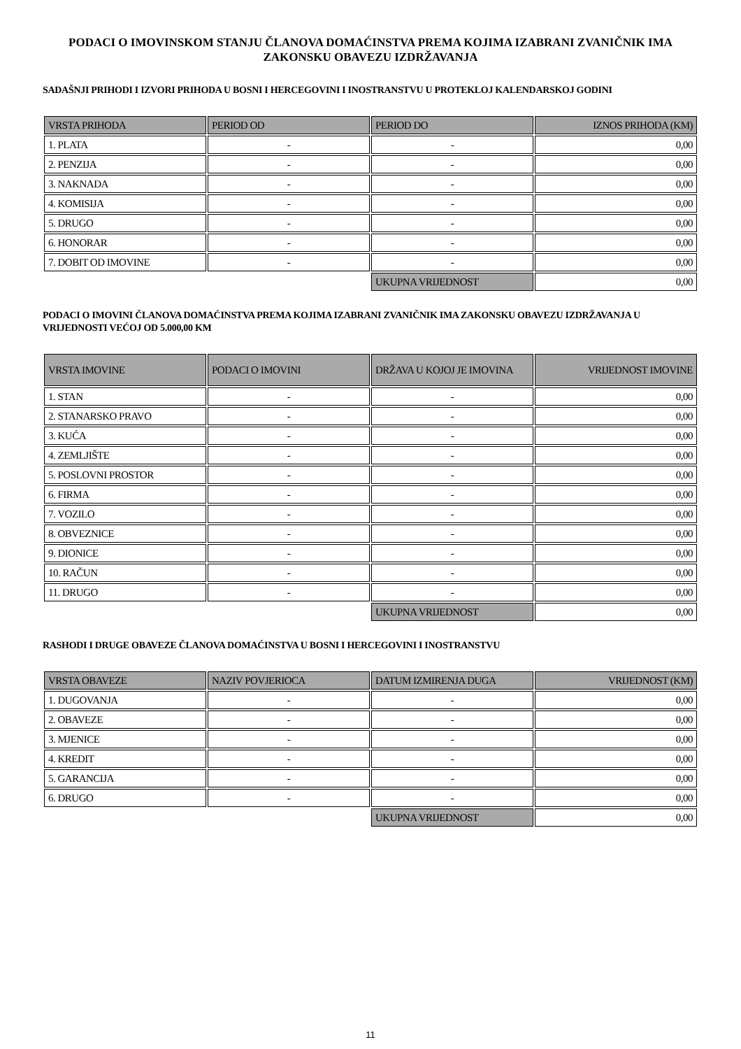PODACI O IMOVINSKOM STANJU ČLANOVA DOMAĆINSTVA PREMA KOJIMA IZABRANI ZVANIČNIK IMA ZAKONSKU OBAVEZU IZDRŽAVANJA
SADAŠNJI PRIHODI I IZVORI PRIHODA U BOSNI I HERCEGOVINI I INOSTRANSTVU U PROTEKLOJ KALENDARSKOJ GODINI
| VRSTA PRIHODA | PERIOD OD | PERIOD DO | IZNOS PRIHODA (KM) |
| --- | --- | --- | --- |
| 1. PLATA | - | - | 0,00 |
| 2. PENZIJA | - | - | 0,00 |
| 3. NAKNADA | - | - | 0,00 |
| 4. KOMISIJA | - | - | 0,00 |
| 5. DRUGO | - | - | 0,00 |
| 6. HONORAR | - | - | 0,00 |
| 7. DOBIT OD IMOVINE | - | - | 0,00 |
| | | UKUPNA VRIJEDNOST | 0,00 |
PODACI O IMOVINI ČLANOVA DOMAĆINSTVA PREMA KOJIMA IZABRANI ZVANIČNIK IMA ZAKONSKU OBAVEZU IZDRŽAVANJA U VRIJEDNOSTI VEĆOJ OD 5.000,00 KM
| VRSTA IMOVINE | PODACI O IMOVINI | DRŽAVA U KOJOJ JE IMOVINA | VRIJEDNOST IMOVINE |
| --- | --- | --- | --- |
| 1. STAN | - | - | 0,00 |
| 2. STANARSKO PRAVO | - | - | 0,00 |
| 3. KUĆA | - | - | 0,00 |
| 4. ZEMLJIŠTE | - | - | 0,00 |
| 5. POSLOVNI PROSTOR | - | - | 0,00 |
| 6. FIRMA | - | - | 0,00 |
| 7. VOZILO | - | - | 0,00 |
| 8. OBVEZNICE | - | - | 0,00 |
| 9. DIONICE | - | - | 0,00 |
| 10. RAČUN | - | - | 0,00 |
| 11. DRUGO | - | - | 0,00 |
| | | UKUPNA VRIJEDNOST | 0,00 |
RASHODI I DRUGE OBAVEZE ČLANOVA DOMAĆINSTVA U BOSNI I HERCEGOVINI I INOSTRANSTVU
| VRSTA OBAVEZE | NAZIV POVJERIOCA | DATUM IZMIRENJA DUGA | VRIJEDNOST (KM) |
| --- | --- | --- | --- |
| 1. DUGOVANJA | - | - | 0,00 |
| 2. OBAVEZE | - | - | 0,00 |
| 3. MJENICE | - | - | 0,00 |
| 4. KREDIT | - | - | 0,00 |
| 5. GARANCIJA | - | - | 0,00 |
| 6. DRUGO | - | - | 0,00 |
| | | UKUPNA VRIJEDNOST | 0,00 |
11